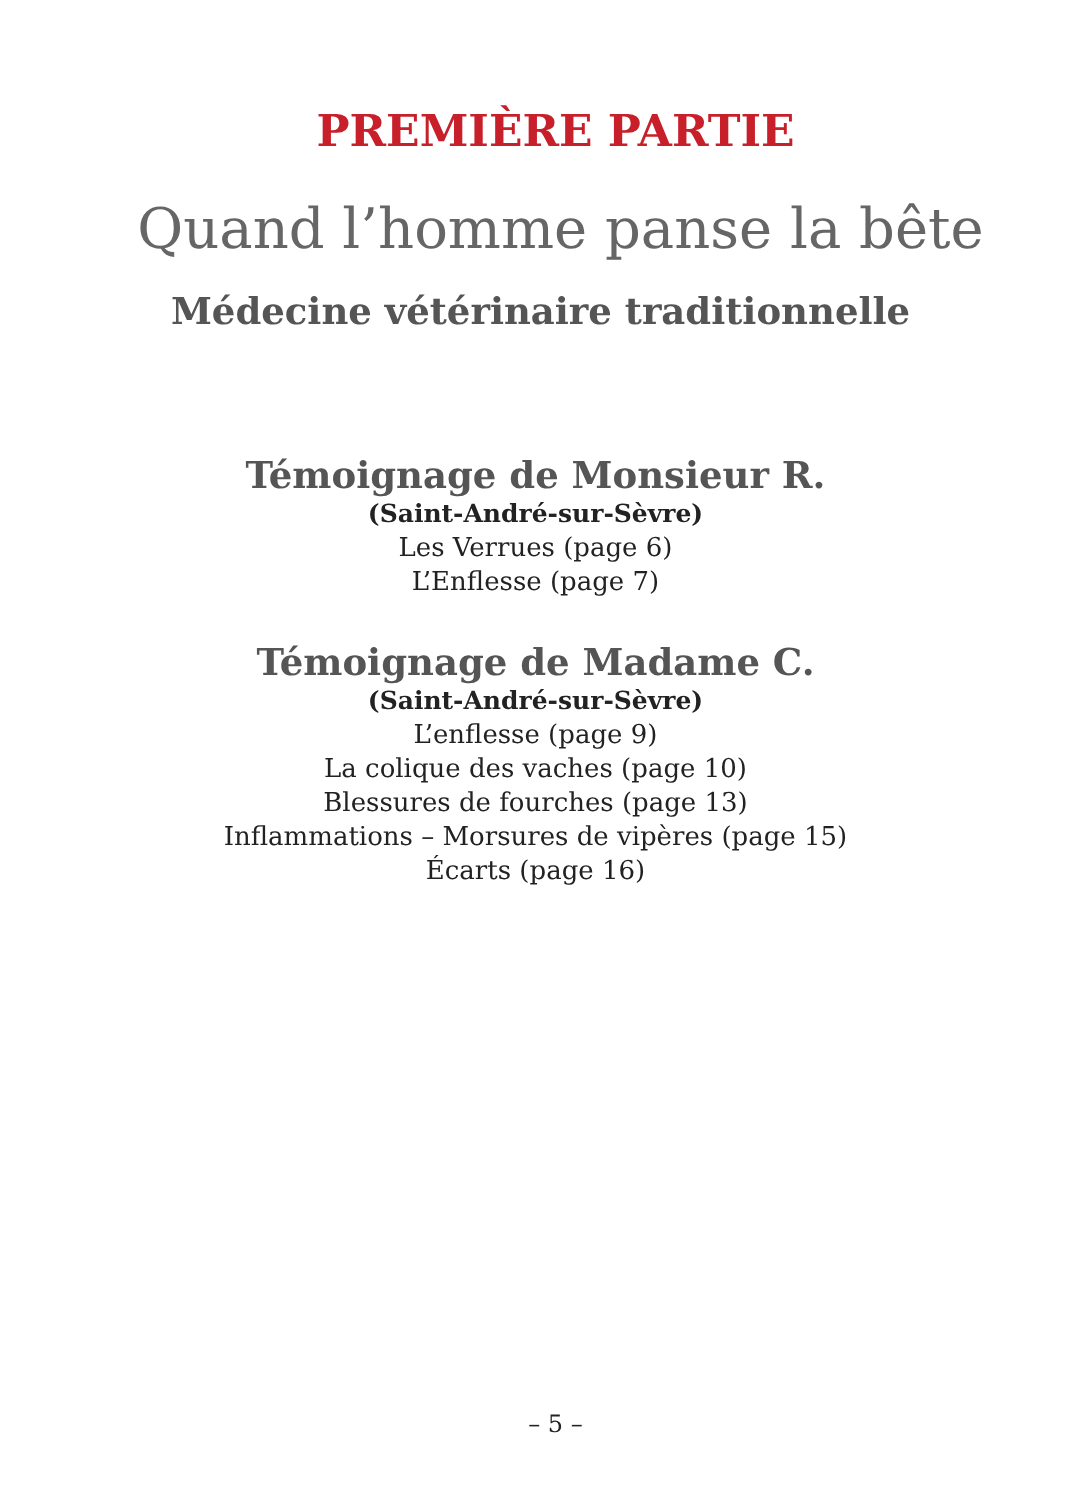PREMIÈRE PARTIE
Quand l’homme panse la bête
Médecine vétérinaire traditionnelle
Témoignage de Monsieur R.
(Saint-André-sur-Sèvre)
Les Verrues (page 6)
L’Enflesse (page 7)
Témoignage de Madame C.
(Saint-André-sur-Sèvre)
L’enflesse (page 9)
La colique des vaches (page 10)
Blessures de fourches (page 13)
Inflammations – Morsures de vipères (page 15)
Écarts (page 16)
– 5 –